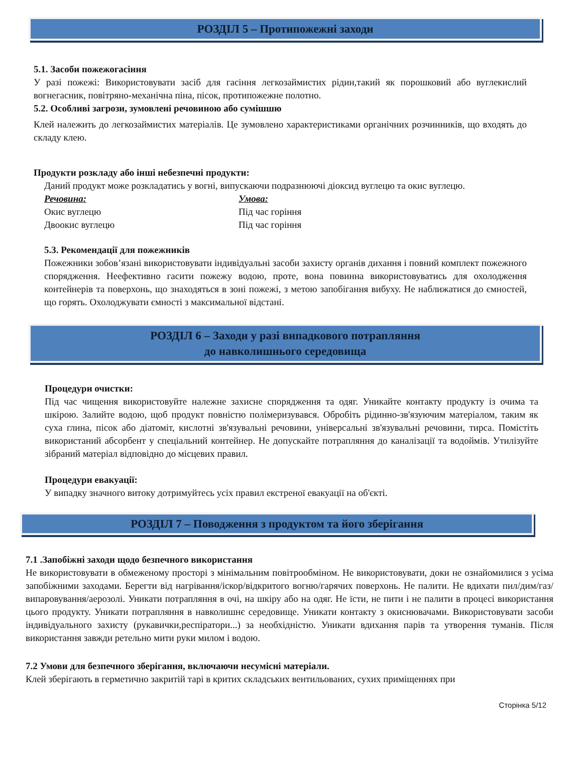РОЗДІЛ 5 – Протипожежні заходи
5.1. Засоби пожежогасіння
У разі пожежі: Використовувати засіб для гасіння легкозаймистих рідин,такий як порошковий або вуглекислий вогнегасник, повітряно-механічна піна, пісок, протипожежне полотно.
5.2. Особливі загрози, зумовлені речовиною або сумішшю
Клей належить до легкозаймистих матеріалів. Це зумовлено характеристиками органічних розчинників, що входять до складу клею.
Продукти розкладу або інші небезпечні продукти:
Даний продукт може розкладатись у вогні, випускаючи подразнюючі діоксид вуглецю та окис вуглецю.
| Речовина: | Умова: |
| --- | --- |
| Окис вуглецю | Під час горіння |
| Двоокис вуглецю | Під час горіння |
5.3. Рекомендації для пожежників
Пожежники зобов’язані використовувати індивідуальні засоби захисту органів дихання і повний комплект пожежного спорядження. Неефективно гасити пожежу водою, проте, вона повинна використовуватись для охолодження контейнерів та поверхонь, що знаходяться в зоні пожежі, з метою запобігання вибуху. Не наближатися до ємностей, що горять. Охолоджувати ємності з максимальної відстані.
РОЗДІЛ 6 – Заходи у разі випадкового потрапляння
до навколишнього середовища
Процедури очистки:
Під час чищення використовуйте належне захисне спорядження та одяг. Уникайте контакту продукту із очима та шкірою. Залийте водою, щоб продукт повністю полімеризувався. Обробіть рідинно-зв'язуючим матеріалом, таким як суха глина, пісок або діатоміт, кислотні зв'язувальні речовини, універсальні зв'язувальні речовини, тирса. Помістіть використаний абсорбент у спеціальний контейнер. Не допускайте потрапляння до каналізації та водоймів. Утилізуйте зібраний матеріал відповідно до місцевих правил.
Процедури евакуації:
У випадку значного витоку дотримуйтесь усіх правил екстреної евакуації на об'єкті.
РОЗДІЛ 7 – Поводження з продуктом та його зберігання
7.1 .Запобіжні заходи щодо безпечного використання
Не використовувати в обмеженому просторі з мінімальним повітрообміном. Не використовувати, доки не ознайомилися з усіма запобіжними заходами. Берегти від нагрівання/іскор/відкритого вогню/гарячих поверхонь. Не палити. Не вдихати пил/дим/газ/випаровування/аерозолі. Уникати потрапляння в очі, на шкіру або на одяг. Не їсти, не пити і не палити в процесі використання цього продукту. Уникати потрапляння в навколишнє середовище. Уникати контакту з окиснювачами. Використовувати засоби індивідуального захисту (рукавички,респіратори...) за необхідністю. Уникати вдихання парів та утворення туманів. Після використання завжди ретельно мити руки милом і водою.
7.2 Умови для безпечного зберігання, включаючи несумісні матеріали.
Клей зберігають в герметично закритій тарі в критих складських вентильованих, сухих приміщеннях при
Сторінка 5/12